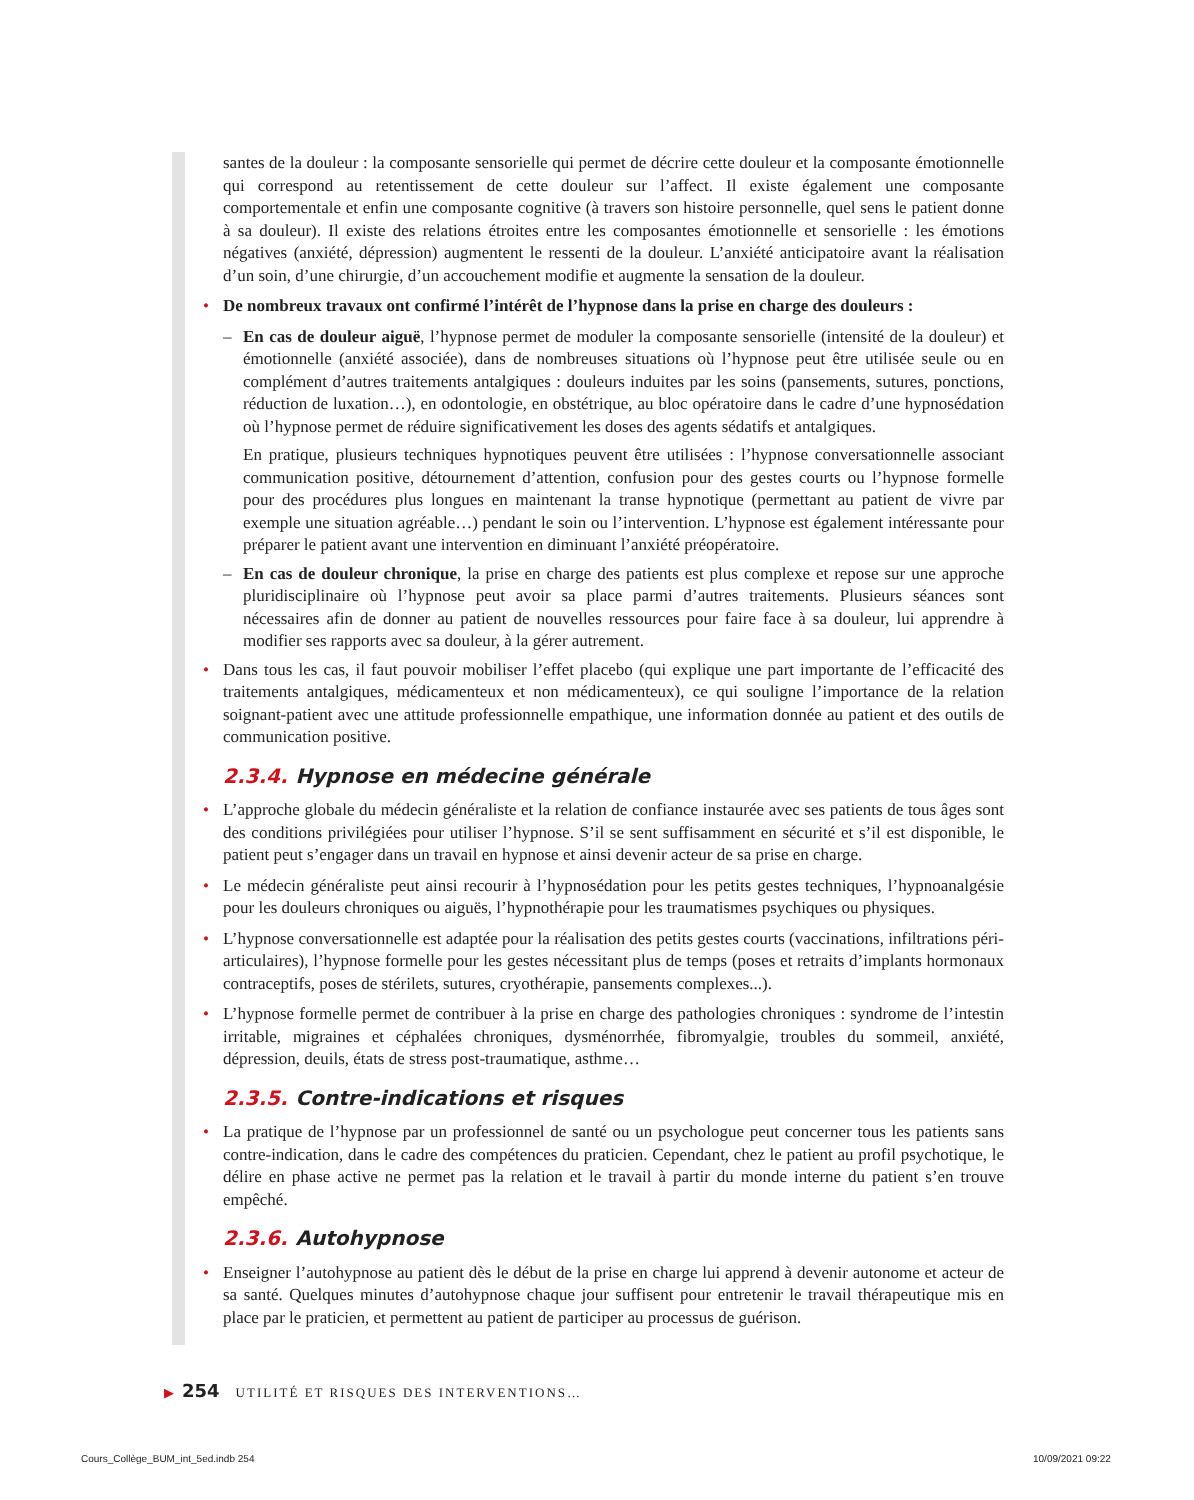santes de la douleur : la composante sensorielle qui permet de décrire cette douleur et la composante émotionnelle qui correspond au retentissement de cette douleur sur l’affect. Il existe également une composante comportementale et enfin une composante cognitive (à travers son histoire personnelle, quel sens le patient donne à sa douleur). Il existe des relations étroites entre les composantes émotionnelle et sensorielle : les émotions négatives (anxiété, dépression) augmentent le ressenti de la douleur. L’anxiété anticipatoire avant la réalisation d’un soin, d’une chirurgie, d’un accouchement modifie et augmente la sensation de la douleur.
• De nombreux travaux ont confirmé l’intérêt de l’hypnose dans la prise en charge des douleurs :
– En cas de douleur aiguë, l’hypnose permet de moduler la composante sensorielle (intensité de la douleur) et émotionnelle (anxiété associée), dans de nombreuses situations où l’hypnose peut être utilisée seule ou en complément d’autres traitements antalgiques : douleurs induites par les soins (pansements, sutures, ponctions, réduction de luxation…), en odontologie, en obstétrique, au bloc opératoire dans le cadre d’une hypnosédation où l’hypnose permet de réduire significativement les doses des agents sédatifs et antalgiques.
En pratique, plusieurs techniques hypnotiques peuvent être utilisées : l’hypnose conversationnelle associant communication positive, détournement d’attention, confusion pour des gestes courts ou l’hypnose formelle pour des procédures plus longues en maintenant la transe hypnotique (permettant au patient de vivre par exemple une situation agréable…) pendant le soin ou l’intervention. L’hypnose est également intéressante pour préparer le patient avant une intervention en diminuant l’anxiété préopératoire.
– En cas de douleur chronique, la prise en charge des patients est plus complexe et repose sur une approche pluridisciplinaire où l’hypnose peut avoir sa place parmi d’autres traitements. Plusieurs séances sont nécessaires afin de donner au patient de nouvelles ressources pour faire face à sa douleur, lui apprendre à modifier ses rapports avec sa douleur, à la gérer autrement.
• Dans tous les cas, il faut pouvoir mobiliser l’effet placebo (qui explique une part importante de l’efficacité des traitements antalgiques, médicamenteux et non médicamenteux), ce qui souligne l’importance de la relation soignant-patient avec une attitude professionnelle empathique, une information donnée au patient et des outils de communication positive.
2.3.4. Hypnose en médecine générale
• L’approche globale du médecin généraliste et la relation de confiance instaurée avec ses patients de tous âges sont des conditions privilégiées pour utiliser l’hypnose. S’il se sent suffisamment en sécurité et s’il est disponible, le patient peut s’engager dans un travail en hypnose et ainsi devenir acteur de sa prise en charge.
• Le médecin généraliste peut ainsi recourir à l’hypnosédation pour les petits gestes techniques, l’hypnoanalgésie pour les douleurs chroniques ou aiguës, l’hypnothérapie pour les traumatismes psychiques ou physiques.
• L’hypnose conversationnelle est adaptée pour la réalisation des petits gestes courts (vaccinations, infiltrations péri-articulaires), l’hypnose formelle pour les gestes nécessitant plus de temps (poses et retraits d’implants hormonaux contraceptifs, poses de stérilets, sutures, cryothérapie, pansements complexes...).
• L’hypnose formelle permet de contribuer à la prise en charge des pathologies chroniques : syndrome de l’intestin irritable, migraines et céphalées chroniques, dysménorrhée, fibromyalgie, troubles du sommeil, anxiété, dépression, deuils, états de stress post-traumatique, asthme…
2.3.5. Contre-indications et risques
• La pratique de l’hypnose par un professionnel de santé ou un psychologue peut concerner tous les patients sans contre-indication, dans le cadre des compétences du praticien. Cependant, chez le patient au profil psychotique, le délire en phase active ne permet pas la relation et le travail à partir du monde interne du patient s’en trouve empêché.
2.3.6. Autohypnose
• Enseigner l’autohypnose au patient dès le début de la prise en charge lui apprend à devenir autonome et acteur de sa santé. Quelques minutes d’autohypnose chaque jour suffisent pour entretenir le travail thérapeutique mis en place par le praticien, et permettent au patient de participer au processus de guérison.
▶ 254 UTILITÉ ET RISQUES DES INTERVENTIONS…
Cours_Collège_BUM_int_5ed.indb 254
10/09/2021 09:22